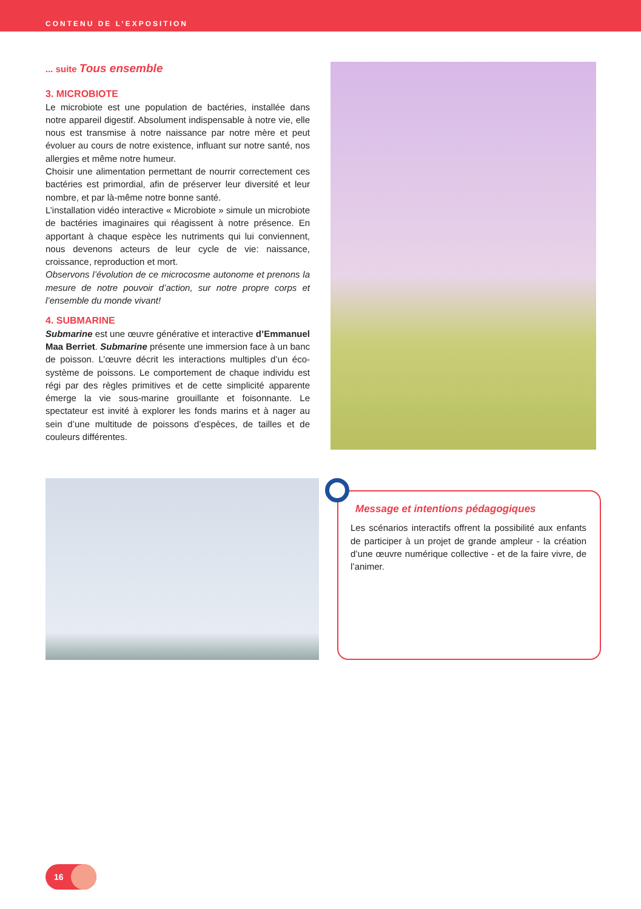CONTENU DE L’EXPOSITION
... suite Tous ensemble
3. MICROBIOTE
Le microbiote est une population de bactéries, installée dans notre appareil digestif. Absolument indispensable à notre vie, elle nous est transmise à notre naissance par notre mère et peut évoluer au cours de notre existence, influant sur notre santé, nos allergies et même notre humeur.
Choisir une alimentation permettant de nourrir correctement ces bactéries est primordial, afin de préserver leur diversité et leur nombre, et par là-même notre bonne santé.
L’installation vidéo interactive « Microbiote » simule un microbiote de bactéries imaginaires qui réagissent à notre présence. En apportant à chaque espèce les nutriments qui lui conviennent, nous devenons acteurs de leur cycle de vie: naissance, croissance, reproduction et mort.
Observons l’évolution de ce microcosme autonome et prenons la mesure de notre pouvoir d’action, sur notre propre corps et l’ensemble du monde vivant!
4. SUBMARINE
Submarine est une œuvre générative et interactive d’Emmanuel Maa Berriet. Submarine présente une immersion face à un banc de poisson. L’œuvre décrit les interactions multiples d’un éco-système de poissons. Le comportement de chaque individu est régi par des règles primitives et de cette simplicité apparente émerge la vie sous-marine grouillante et foisonnante. Le spectateur est invité à explorer les fonds marins et à nager au sein d’une multitude de poissons d’espèces, de tailles et de couleurs différentes.
Message et intentions pédagogiques
Les scénarios interactifs offrent la possibilité aux enfants de participer à un projet de grande ampleur - la création d’une œuvre numérique collective - et de la faire vivre, de l’animer.
16